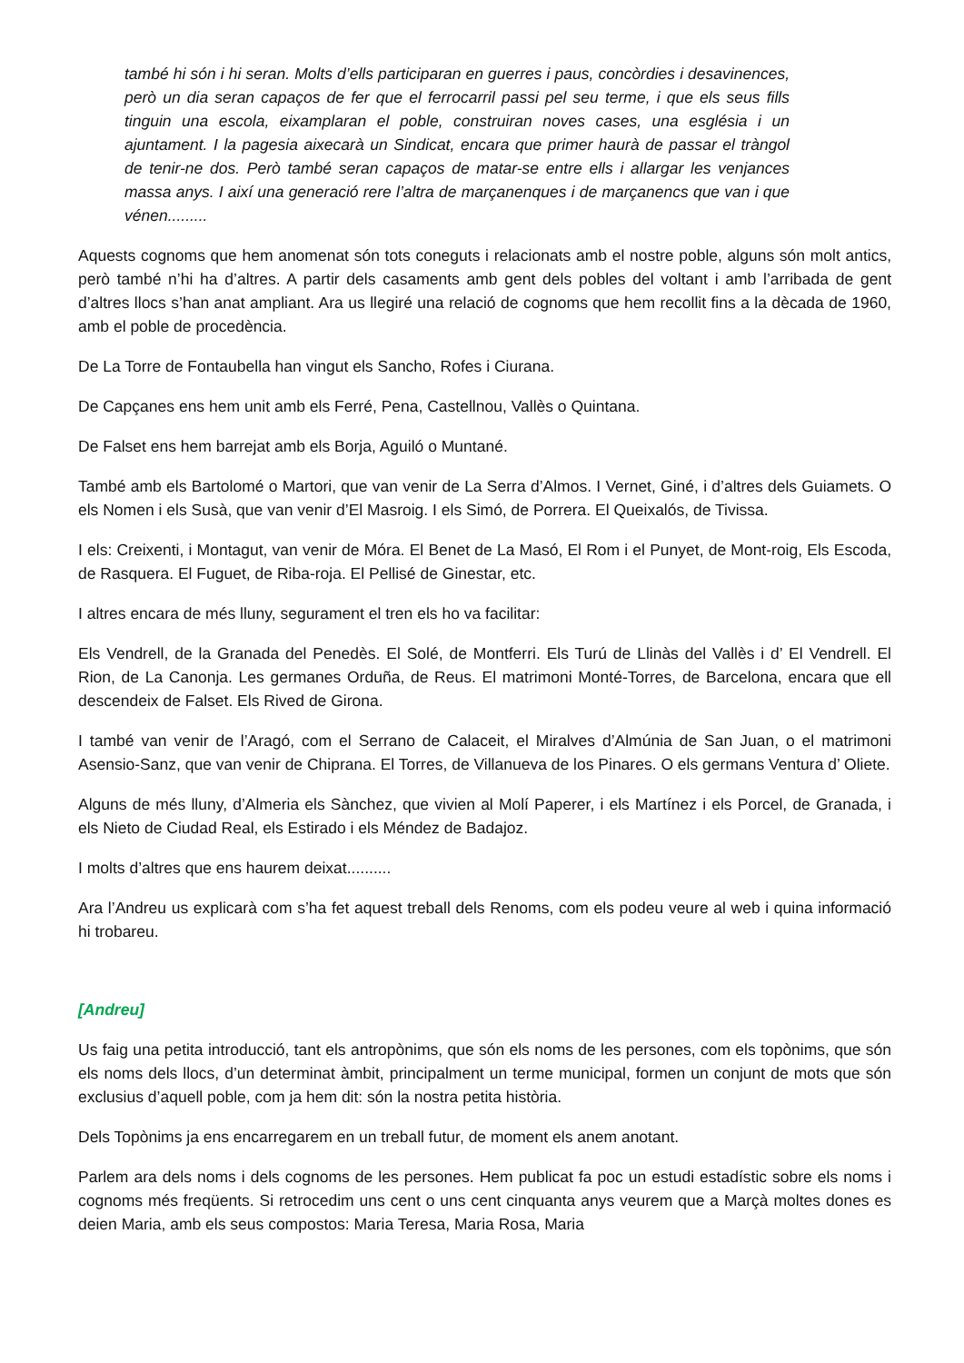també hi són i hi seran. Molts d’ells participaran en guerres i paus, concòrdies i desavinences, però un dia seran capaços de fer que el ferrocarril passi pel seu terme, i que els seus fills tinguin una escola, eixamplaran el poble, construiran noves cases, una església i un ajuntament. I la pagesia aixecarà un Sindicat, encara que primer haurà de passar el tràngol de tenir-ne dos. Però també seran capaços de matar-se entre ells i allargar les venjances massa anys. I així una generació rere l’altra de marçanenques i de marçanencs que van i que vénen.........
Aquests cognoms que hem anomenat són tots coneguts i relacionats amb el nostre poble, alguns són molt antics, però també n’hi ha d’altres. A partir dels casaments amb gent dels pobles del voltant i amb l’arribada de gent d’altres llocs s’han anat ampliant. Ara us llegiré una relació de cognoms que hem recollit fins a la dècada de 1960, amb el poble de procedència.
De La Torre de Fontaubella han vingut els Sancho, Rofes i Ciurana.
De Capçanes ens hem unit amb els Ferré, Pena, Castellnou, Vallès o Quintana.
De Falset ens hem barrejat amb els Borja, Aguiló o Muntané.
També amb els Bartolomé o Martori, que van venir de La Serra d’Almos. I Vernet, Giné, i d’altres dels Guiamets. O els Nomen i els Susà, que van venir d’El Masroig. I els Simó, de Porrera. El Queixalós, de Tivissa.
I els: Creixenti, i Montagut, van venir de Móra. El Benet de La Masó, El Rom i el Punyet, de Mont-roig, Els Escoda, de Rasquera. El Fuguet, de Riba-roja. El Pellisé de Ginestar, etc.
I altres encara de més lluny, segurament el tren els ho va facilitar:
Els Vendrell, de la Granada del Penedès. El Solé, de Montferri. Els Turú de Llinàs del Vallès i d’ El Vendrell. El Rion, de La Canonja. Les germanes Orduña, de Reus. El matrimoni Monté-Torres, de Barcelona, encara que ell descendeix de Falset. Els Rived de Girona.
I també van venir de l’Aragó, com el Serrano de Calaceit, el Miralves d’Almúnia de San Juan, o el matrimoni Asensio-Sanz, que van venir de Chiprana. El Torres, de Villanueva de los Pinares. O els germans Ventura d’ Oliete.
Alguns de més lluny, d’Almeria els Sànchez, que vivien al Molí Paperer, i els Martínez i els Porcel, de Granada, i els Nieto de Ciudad Real, els Estirado i els Méndez de Badajoz.
I molts d’altres que ens haurem deixat..........
Ara l’Andreu us explicarà com s’ha fet aquest treball dels Renoms, com els podeu veure al web i quina informació hi trobareu.
[Andreu]
Us faig una petita introducció, tant els antropònims, que són els noms de les persones, com els topònims, que són els noms dels llocs, d’un determinat àmbit, principalment un terme municipal, formen un conjunt de mots que són exclusius d’aquell poble, com ja hem dit: són la nostra petita història.
Dels Topònims ja ens encarregarem en un treball futur, de moment els anem anotant.
Parlem ara dels noms i dels cognoms de les persones. Hem publicat fa poc un estudi estadístic sobre els noms i cognoms més freqüents. Si retrocedim uns cent o uns cent cinquanta anys veurem que a Marçà moltes dones es deien Maria, amb els seus compostos: Maria Teresa, Maria Rosa, Maria